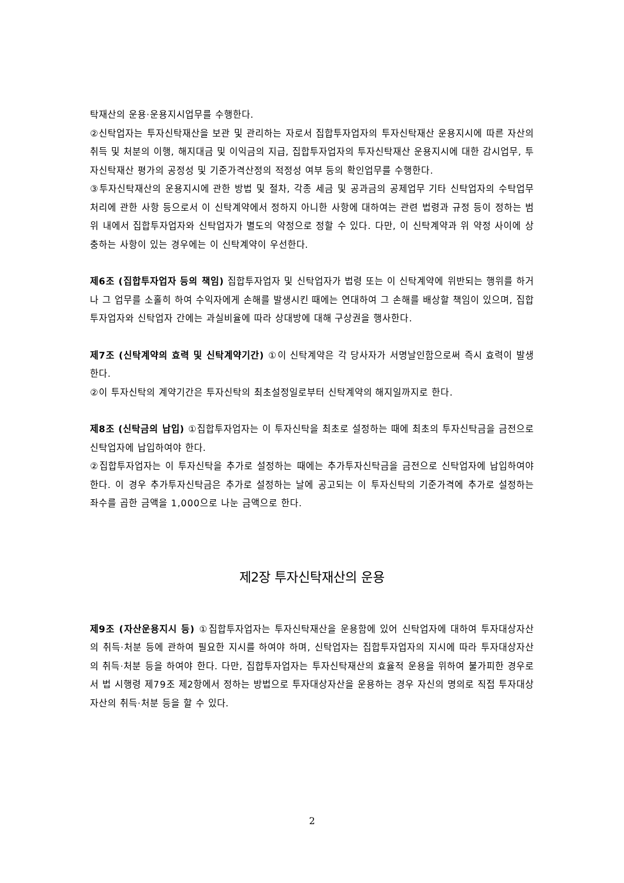탁재산의 운용·운용지시업무를 수행한다.
②신탁업자는 투자신탁재산을 보관 및 관리하는 자로서 집합투자업자의 투자신탁재산 운용지시에 따른 자산의 취득 및 처분의 이행, 해지대금 및 이익금의 지급, 집합투자업자의 투자신탁재산 운용지시에 대한 감시업무, 투자신탁재산 평가의 공정성 및 기준가격산정의 적정성 여부 등의 확인업무를 수행한다.
③투자신탁재산의 운용지시에 관한 방법 및 절차, 각종 세금 및 공과금의 공제업무 기타 신탁업자의 수탁업무 처리에 관한 사항 등으로서 이 신탁계약에서 정하지 아니한 사항에 대하여는 관련 법령과 규정 등이 정하는 범위 내에서 집합투자업자와 신탁업자가 별도의 약정으로 정할 수 있다. 다만, 이 신탁계약과 위 약정 사이에 상충하는 사항이 있는 경우에는 이 신탁계약이 우선한다.
제6조 (집합투자업자 등의 책임) 집합투자업자 및 신탁업자가 법령 또는 이 신탁계약에 위반되는 행위를 하거나 그 업무를 소홀히 하여 수익자에게 손해를 발생시킨 때에는 연대하여 그 손해를 배상할 책임이 있으며, 집합투자업자와 신탁업자 간에는 과실비율에 따라 상대방에 대해 구상권을 행사한다.
제7조 (신탁계약의 효력 및 신탁계약기간) ①이 신탁계약은 각 당사자가 서명날인함으로써 즉시 효력이 발생한다.
②이 투자신탁의 계약기간은 투자신탁의 최초설정일로부터 신탁계약의 해지일까지로 한다.
제8조 (신탁금의 납입) ①집합투자업자는 이 투자신탁을 최초로 설정하는 때에 최초의 투자신탁금을 금전으로 신탁업자에 납입하여야 한다.
②집합투자업자는 이 투자신탁을 추가로 설정하는 때에는 추가투자신탁금을 금전으로 신탁업자에 납입하여야 한다. 이 경우 추가투자신탁금은 추가로 설정하는 날에 공고되는 이 투자신탁의 기준가격에 추가로 설정하는 좌수를 곱한 금액을 1,000으로 나눈 금액으로 한다.
제2장 투자신탁재산의 운용
제9조 (자산운용지시 등) ①집합투자업자는 투자신탁재산을 운용함에 있어 신탁업자에 대하여 투자대상자산의 취득·처분 등에 관하여 필요한 지시를 하여야 하며, 신탁업자는 집합투자업자의 지시에 따라 투자대상자산의 취득·처분 등을 하여야 한다. 다만, 집합투자업자는 투자신탁재산의 효율적 운용을 위하여 불가피한 경우로서 법 시행령 제79조 제2항에서 정하는 방법으로 투자대상자산을 운용하는 경우 자신의 명의로 직접 투자대상자산의 취득·처분 등을 할 수 있다.
2